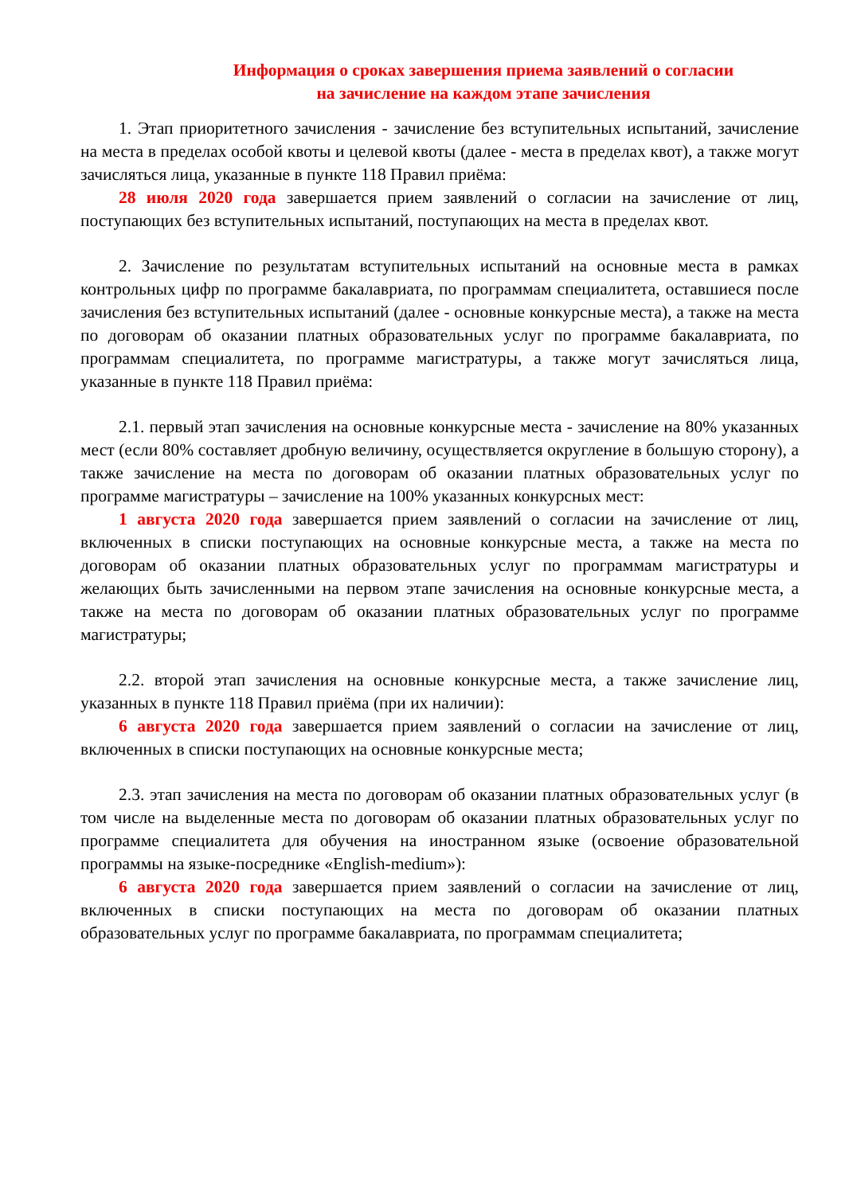Информация о сроках завершения приема заявлений о согласии
на зачисление на каждом этапе зачисления
1. Этап приоритетного зачисления - зачисление без вступительных испытаний, зачисление на места в пределах особой квоты и целевой квоты (далее - места в пределах квот), а также могут зачисляться лица, указанные в пункте 118 Правил приёма:
28 июля 2020 года завершается прием заявлений о согласии на зачисление от лиц, поступающих без вступительных испытаний, поступающих на места в пределах квот.
2. Зачисление по результатам вступительных испытаний на основные места в рамках контрольных цифр по программе бакалавриата, по программам специалитета, оставшиеся после зачисления без вступительных испытаний (далее - основные конкурсные места), а также на места по договорам об оказании платных образовательных услуг по программе бакалавриата, по программам специалитета, по программе магистратуры, а также могут зачисляться лица, указанные в пункте 118 Правил приёма:
2.1. первый этап зачисления на основные конкурсные места - зачисление на 80% указанных мест (если 80% составляет дробную величину, осуществляется округление в большую сторону), а также зачисление на места по договорам об оказании платных образовательных услуг по программе магистратуры – зачисление на 100% указанных конкурсных мест:
1 августа 2020 года завершается прием заявлений о согласии на зачисление от лиц, включенных в списки поступающих на основные конкурсные места, а также на места по договорам об оказании платных образовательных услуг по программам магистратуры и желающих быть зачисленными на первом этапе зачисления на основные конкурсные места, а также на места по договорам об оказании платных образовательных услуг по программе магистратуры;
2.2. второй этап зачисления на основные конкурсные места, а также зачисление лиц, указанных в пункте 118 Правил приёма (при их наличии):
6 августа 2020 года завершается прием заявлений о согласии на зачисление от лиц, включенных в списки поступающих на основные конкурсные места;
2.3. этап зачисления на места по договорам об оказании платных образовательных услуг (в том числе на выделенные места по договорам об оказании платных образовательных услуг по программе специалитета для обучения на иностранном языке (освоение образовательной программы на языке-посреднике «English-medium»):
6 августа 2020 года завершается прием заявлений о согласии на зачисление от лиц, включенных в списки поступающих на места по договорам об оказании платных образовательных услуг по программе бакалавриата, по программам специалитета;